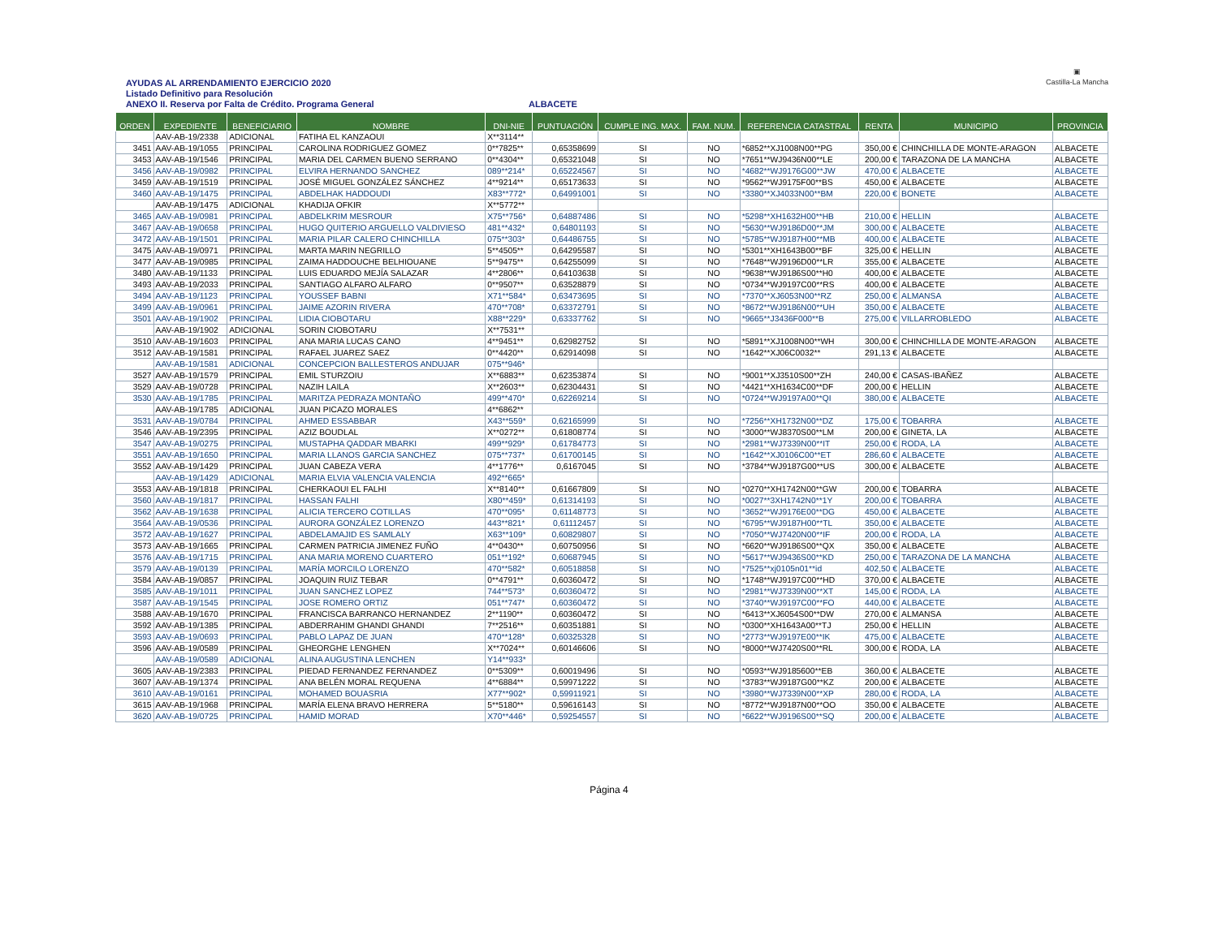AYUDAS AL ARRENDAMIENTO EJERCICIO 2020
Listado Definitivo para Resolución
ANEXO II. Reserva por Falta de Crédito. Programa General
ALBACETE
▣
Castilla-La Mancha
| ORDEN | EXPEDIENTE | BENEFICIARIO | NOMBRE | DNI-NIE | PUNTUACIÓN | CUMPLE ING. MAX. | FAM. NUM. | REFERENCIA CATASTRAL | RENTA | MUNICIPIO | PROVINCIA |
| --- | --- | --- | --- | --- | --- | --- | --- | --- | --- | --- | --- |
| | AAV-AB-19/2338 | ADICIONAL | FATIHA EL KANZAOUI | X**3114** | | | | | | | |
| 3451 | AAV-AB-19/1055 | PRINCIPAL | CAROLINA RODRIGUEZ GOMEZ | 0**7825** | 0,65358699 | SI | NO | *6852**XJ1008N00**PG | 350,00 € | CHINCHILLA DE MONTE-ARAGON | ALBACETE |
| 3453 | AAV-AB-19/1546 | PRINCIPAL | MARIA DEL CARMEN BUENO SERRANO | 0**4304** | 0,65321048 | SI | NO | *7651**WJ9436N00**LE | 200,00 € | TARAZONA DE LA MANCHA | ALBACETE |
| 3456 | AAV-AB-19/0982 | PRINCIPAL | ELVIRA HERNANDO SANCHEZ | 089**214* | 0,65224567 | SI | NO | *4682**WJ9176G00**JW | 470,00 € | ALBACETE | ALBACETE |
| 3459 | AAV-AB-19/1519 | PRINCIPAL | JOSÉ MIGUEL GONZÁLEZ SÁNCHEZ | 4**9214** | 0,65173633 | SI | NO | *9562**WJ9175F00**BS | 450,00 € | ALBACETE | ALBACETE |
| 3460 | AAV-AB-19/1475 | PRINCIPAL | ABDELHAK HADDOUDI | X83**772* | 0,64991001 | SI | NO | *3380**XJ4033N00**BM | 220,00 € | BONETE | ALBACETE |
| | AAV-AB-19/1475 | ADICIONAL | KHADIJA OFKIR | X**5772** | | | | | | | |
| 3465 | AAV-AB-19/0981 | PRINCIPAL | ABDELKRIM MESROUR | X75**756* | 0,64887486 | SI | NO | *5298**XH1632H00**HB | 210,00 € | HELLIN | ALBACETE |
| 3467 | AAV-AB-19/0658 | PRINCIPAL | HUGO QUITERIO ARGUELLO VALDIVIESO | 481**432* | 0,64801193 | SI | NO | *5630**WJ9186D00**JM | 300,00 € | ALBACETE | ALBACETE |
| 3472 | AAV-AB-19/1501 | PRINCIPAL | MARIA PILAR CALERO CHINCHILLA | 075**303* | 0,64486755 | SI | NO | *5785**WJ9187H00**MB | 400,00 € | ALBACETE | ALBACETE |
| 3475 | AAV-AB-19/0971 | PRINCIPAL | MARTA MARIN NEGRILLO | 5**4505** | 0,64295587 | SI | NO | *5301**XH1643B00**BF | 325,00 € | HELLIN | ALBACETE |
| 3477 | AAV-AB-19/0985 | PRINCIPAL | ZAIMA HADDOUCHE BELHIOUANE | 5**9475** | 0,64255099 | SI | NO | *7648**WJ9196D00**LR | 355,00 € | ALBACETE | ALBACETE |
| 3480 | AAV-AB-19/1133 | PRINCIPAL | LUIS EDUARDO MEJÍA SALAZAR | 4**2806** | 0,64103638 | SI | NO | *9638**WJ9186S00**H0 | 400,00 € | ALBACETE | ALBACETE |
| 3493 | AAV-AB-19/2033 | PRINCIPAL | SANTIAGO ALFARO ALFARO | 0**9507** | 0,63528879 | SI | NO | *0734**WJ9197C00**RS | 400,00 € | ALBACETE | ALBACETE |
| 3494 | AAV-AB-19/1123 | PRINCIPAL | YOUSSEF BABNI | X71**584* | 0,63473695 | SI | NO | *7370**XJ6053N00**RZ | 250,00 € | ALMANSA | ALBACETE |
| 3499 | AAV-AB-19/0961 | PRINCIPAL | JAIME AZORIN RIVERA | 470**708* | 0,63372791 | SI | NO | *8672**WJ9186N00**UH | 350,00 € | ALBACETE | ALBACETE |
| 3501 | AAV-AB-19/1902 | PRINCIPAL | LIDIA CIOBOTARU | X88**229* | 0,63337762 | SI | NO | *9665**J3436F000**B | 275,00 € | VILLARROBLEDO | ALBACETE |
| | AAV-AB-19/1902 | ADICIONAL | SORIN CIOBOTARU | X**7531** | | | | | | | |
| 3510 | AAV-AB-19/1603 | PRINCIPAL | ANA MARIA LUCAS CANO | 4**9451** | 0,62982752 | SI | NO | *5891**XJ1008N00**WH | 300,00 € | CHINCHILLA DE MONTE-ARAGON | ALBACETE |
| 3512 | AAV-AB-19/1581 | PRINCIPAL | RAFAEL JUAREZ SAEZ | 0**4420** | 0,62914098 | SI | NO | *1642**XJ06C0032** | 291,13 € | ALBACETE | ALBACETE |
| | AAV-AB-19/1581 | ADICIONAL | CONCEPCION BALLESTEROS ANDUJAR | 075**946* | | | | | | | |
| 3527 | AAV-AB-19/1579 | PRINCIPAL | EMIL STURZOIU | X**6883** | 0,62353874 | SI | NO | *9001**XJ3510S00**ZH | 240,00 € | CASAS-IBAÑEZ | ALBACETE |
| 3529 | AAV-AB-19/0728 | PRINCIPAL | NAZIH LAILA | X**2603** | 0,62304431 | SI | NO | *4421**XH1634C00**DF | 200,00 € | HELLIN | ALBACETE |
| 3530 | AAV-AB-19/1785 | PRINCIPAL | MARITZA PEDRAZA MONTAÑO | 499**470* | 0,62269214 | SI | NO | *0724**WJ9197A00**QI | 380,00 € | ALBACETE | ALBACETE |
| | AAV-AB-19/1785 | ADICIONAL | JUAN PICAZO MORALES | 4**6862** | | | | | | | |
| 3531 | AAV-AB-19/0784 | PRINCIPAL | AHMED ESSABBAR | X43**559* | 0,62165999 | SI | NO | *7256**XH1732N00**DZ | 175,00 € | TOBARRA | ALBACETE |
| 3546 | AAV-AB-19/2395 | PRINCIPAL | AZIZ BOUDLAL | X**0272** | 0,61808774 | SI | NO | *3000**WJ8370S00**LM | 200,00 € | GINETA, LA | ALBACETE |
| 3547 | AAV-AB-19/0275 | PRINCIPAL | MUSTAPHA QADDAR MBARKI | 499**929* | 0,61784773 | SI | NO | *2981**WJ7339N00**IT | 250,00 € | RODA, LA | ALBACETE |
| 3551 | AAV-AB-19/1650 | PRINCIPAL | MARIA LLANOS GARCIA SANCHEZ | 075**737* | 0,61700145 | SI | NO | *1642**XJ0106C00**ET | 286,60 € | ALBACETE | ALBACETE |
| 3552 | AAV-AB-19/1429 | PRINCIPAL | JUAN CABEZA VERA | 4**1776** | 0,6167045 | SI | NO | *3784**WJ9187G00**US | 300,00 € | ALBACETE | ALBACETE |
| | AAV-AB-19/1429 | ADICIONAL | MARIA ELVIA VALENCIA VALENCIA | 492**665* | | | | | | | |
| 3553 | AAV-AB-19/1818 | PRINCIPAL | CHERKAOUI EL FALHI | X**8140** | 0,61667809 | SI | NO | *0270**XH1742N00**GW | 200,00 € | TOBARRA | ALBACETE |
| 3560 | AAV-AB-19/1817 | PRINCIPAL | HASSAN FALHI | X80**459* | 0,61314193 | SI | NO | *0027**3XH1742N0**1Y | 200,00 € | TOBARRA | ALBACETE |
| 3562 | AAV-AB-19/1638 | PRINCIPAL | ALICIA TERCERO COTILLAS | 470**095* | 0,61148773 | SI | NO | *3652**WJ9176E00**DG | 450,00 € | ALBACETE | ALBACETE |
| 3564 | AAV-AB-19/0536 | PRINCIPAL | AURORA GONZÁLEZ LORENZO | 443**821* | 0,61112457 | SI | NO | *6795**WJ9187H00**TL | 350,00 € | ALBACETE | ALBACETE |
| 3572 | AAV-AB-19/1627 | PRINCIPAL | ABDELAMAJID ES SAMLALY | X63**109* | 0,60829807 | SI | NO | *7050**WJ7420N00**IF | 200,00 € | RODA, LA | ALBACETE |
| 3573 | AAV-AB-19/1665 | PRINCIPAL | CARMEN PATRICIA JIMENEZ FUÑO | 4**0430** | 0,60750956 | SI | NO | *6620**WJ9186S00**QX | 350,00 € | ALBACETE | ALBACETE |
| 3576 | AAV-AB-19/1715 | PRINCIPAL | ANA MARIA MORENO CUARTERO | 051**192* | 0,60687945 | SI | NO | *5617**WJ9436S00**KD | 250,00 € | TARAZONA DE LA MANCHA | ALBACETE |
| 3579 | AAV-AB-19/0139 | PRINCIPAL | MARÍA MORCILO LORENZO | 470**582* | 0,60518858 | SI | NO | *7525**xj0105n01**id | 402,50 € | ALBACETE | ALBACETE |
| 3584 | AAV-AB-19/0857 | PRINCIPAL | JOAQUIN RUIZ TEBAR | 0**4791** | 0,60360472 | SI | NO | *1748**WJ9197C00**HD | 370,00 € | ALBACETE | ALBACETE |
| 3585 | AAV-AB-19/1011 | PRINCIPAL | JUAN SANCHEZ LOPEZ | 744**573* | 0,60360472 | SI | NO | *2981**WJ7339N00**XT | 145,00 € | RODA, LA | ALBACETE |
| 3587 | AAV-AB-19/1545 | PRINCIPAL | JOSE ROMERO ORTIZ | 051**747* | 0,60360472 | SI | NO | *3740**WJ9197C00**FO | 440,00 € | ALBACETE | ALBACETE |
| 3588 | AAV-AB-19/1670 | PRINCIPAL | FRANCISCA BARRANCO HERNANDEZ | 2**1190** | 0,60360472 | SI | NO | *6413**XJ6054S00**DW | 270,00 € | ALMANSA | ALBACETE |
| 3592 | AAV-AB-19/1385 | PRINCIPAL | ABDERRAHIM GHANDI GHANDI | 7**2516** | 0,60351881 | SI | NO | *0300**XH1643A00**TJ | 250,00 € | HELLIN | ALBACETE |
| 3593 | AAV-AB-19/0693 | PRINCIPAL | PABLO LAPAZ DE JUAN | 470**128* | 0,60325328 | SI | NO | *2773**WJ9197E00**IK | 475,00 € | ALBACETE | ALBACETE |
| 3596 | AAV-AB-19/0589 | PRINCIPAL | GHEORGHE LENGHEN | X**7024** | 0,60146606 | SI | NO | *8000**WJ7420S00**RL | 300,00 € | RODA, LA | ALBACETE |
| | AAV-AB-19/0589 | ADICIONAL | ALINA AUGUSTINA LENCHEN | Y14**933* | | | | | | | |
| 3605 | AAV-AB-19/2383 | PRINCIPAL | PIEDAD FERNANDEZ FERNANDEZ | 0**5309** | 0,60019496 | SI | NO | *0593**WJ9185600**EB | 360,00 € | ALBACETE | ALBACETE |
| 3607 | AAV-AB-19/1374 | PRINCIPAL | ANA BELÉN MORAL REQUENA | 4**6884** | 0,59971222 | SI | NO | *3783**WJ9187G00**KZ | 200,00 € | ALBACETE | ALBACETE |
| 3610 | AAV-AB-19/0161 | PRINCIPAL | MOHAMED BOUASRIA | X77**902* | 0,59911921 | SI | NO | *3980**WJ7339N00**XP | 280,00 € | RODA, LA | ALBACETE |
| 3615 | AAV-AB-19/1968 | PRINCIPAL | MARÍA ELENA BRAVO HERRERA | 5**5180** | 0,59616143 | SI | NO | *8772**WJ9187N00**OO | 350,00 € | ALBACETE | ALBACETE |
| 3620 | AAV-AB-19/0725 | PRINCIPAL | HAMID MORAD | X70**446* | 0,59254557 | SI | NO | *6622**WJ9196S00**SQ | 200,00 € | ALBACETE | ALBACETE |
Página 4